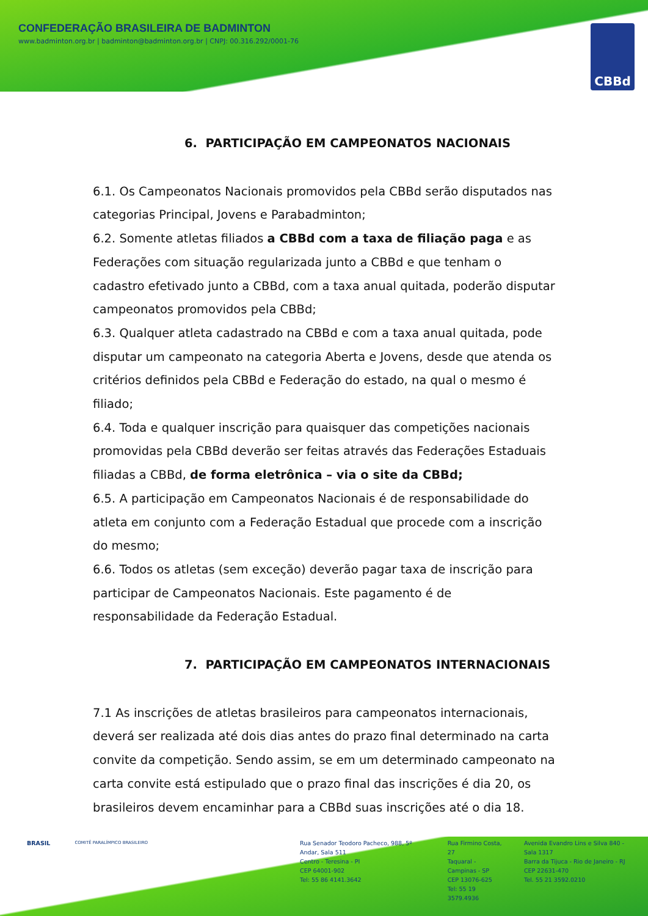CONFEDERAÇÃO BRASILEIRA DE BADMINTON
www.badminton.org.br | badminton@badminton.org.br | CNPJ: 00.316.292/0001-76
CBBd
6. PARTICIPAÇÃO EM CAMPEONATOS NACIONAIS
6.1. Os Campeonatos Nacionais promovidos pela CBBd serão disputados nas categorias Principal, Jovens e Parabadminton;
6.2. Somente atletas filiados a CBBd com a taxa de filiação paga e as Federações com situação regularizada junto a CBBd e que tenham o cadastro efetivado junto a CBBd, com a taxa anual quitada, poderão disputar campeonatos promovidos pela CBBd;
6.3. Qualquer atleta cadastrado na CBBd e com a taxa anual quitada, pode disputar um campeonato na categoria Aberta e Jovens, desde que atenda os critérios definidos pela CBBd e Federação do estado, na qual o mesmo é filiado;
6.4. Toda e qualquer inscrição para quaisquer das competições nacionais promovidas pela CBBd deverão ser feitas através das Federações Estaduais filiadas a CBBd, de forma eletrônica – via o site da CBBd;
6.5. A participação em Campeonatos Nacionais é de responsabilidade do atleta em conjunto com a Federação Estadual que procede com a inscrição do mesmo;
6.6. Todos os atletas (sem exceção) deverão pagar taxa de inscrição para participar de Campeonatos Nacionais. Este pagamento é de responsabilidade da Federação Estadual.
7. PARTICIPAÇÃO EM CAMPEONATOS INTERNACIONAIS
7.1 As inscrições de atletas brasileiros para campeonatos internacionais, deverá ser realizada até dois dias antes do prazo final determinado na carta convite da competição. Sendo assim, se em um determinado campeonato na carta convite está estipulado que o prazo final das inscrições é dia 20, os brasileiros devem encaminhar para a CBBd suas inscrições até o dia 18.
BRASIL
COMITÊ PARALÍMPICO BRASILEIRO
Rua Senador Teodoro Pacheco, 988, 5º Andar, Sala 511
Centro - Teresina - PI
CEP 64001-902
Tel: 55 86 4141.3642
Rua Firmino Costa, 27
Taquaral - Campinas - SP
CEP 13076-625
Tel: 55 19 3579.4936
Avenida Evandro Lins e Silva 840 - Sala 1317
Barra da Tijuca - Rio de Janeiro - RJ
CEP 22631-470
Tel. 55 21 3592.0210